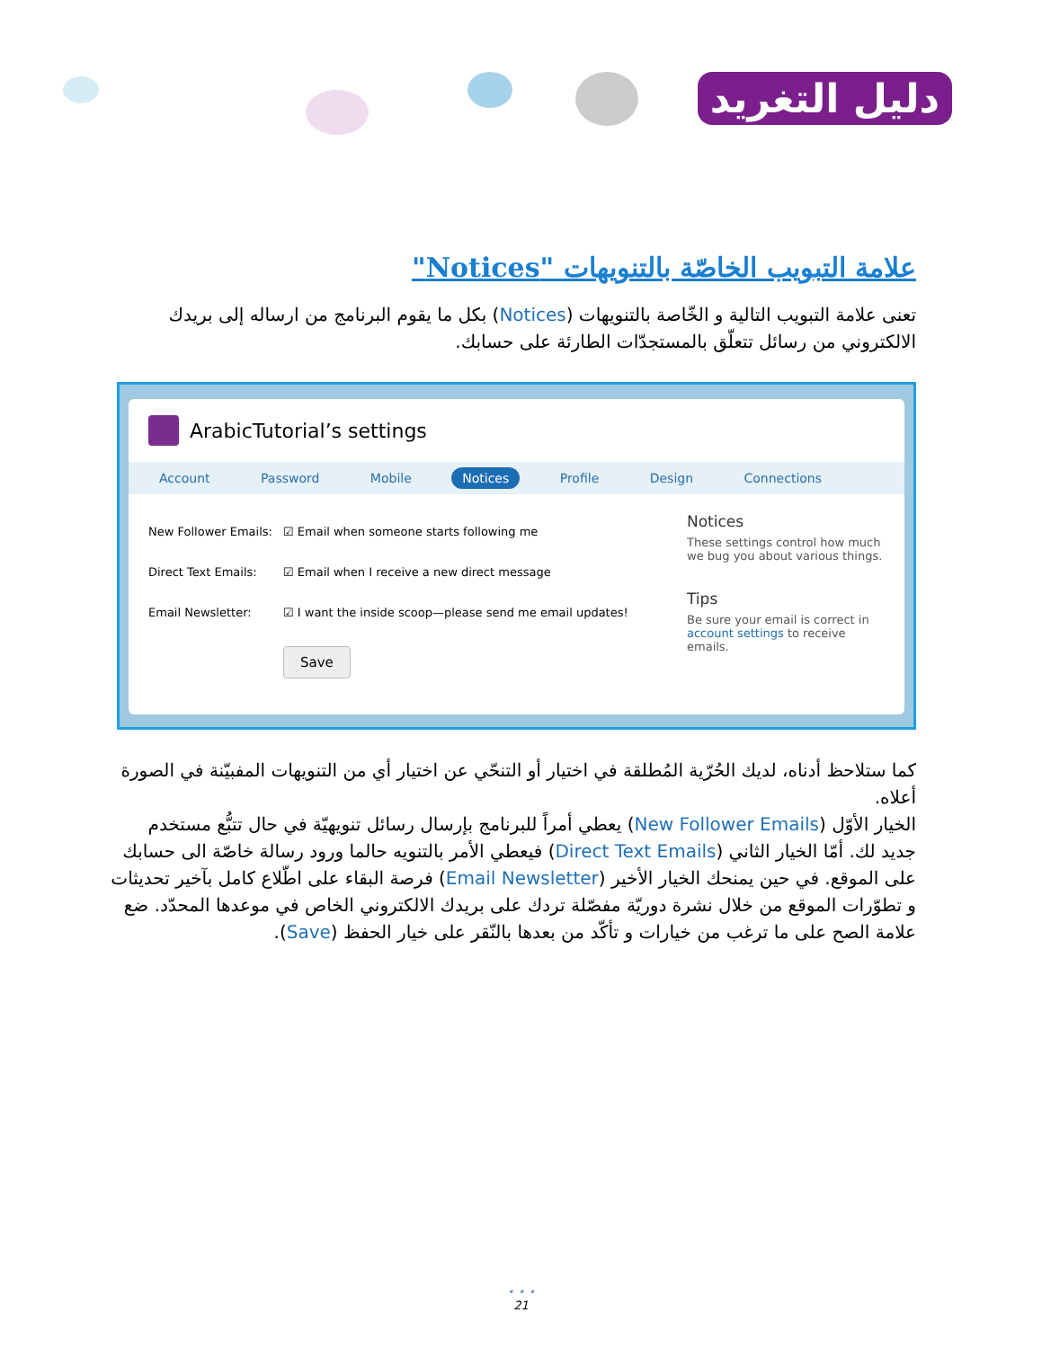دليل التغريد
علامة التبويب الخاصّة بالتنويهات "Notices"
تعنى علامة التبويب التالية و الخّاصة بالتنويهات (Notices) بكل ما يقوم البرنامج من ارساله إلى بريدك الالكتروني من رسائل تتعلّق بالمستجدّات الطارئة على حسابك.
ArabicTutorial’s settings
Account Password Mobile Notices Profile Design Connections
New Follower Emails:
☑ Email when someone starts following me
Direct Text Emails: ☑ Email when I receive a new direct message
Email Newsletter: ☑ I want the inside scoop—please send me email updates!
Save
Notices
These settings control how much we bug you about various things.
Tips
Be sure your email is correct in account settings to receive emails.
كما ستلاحظ أدناه، لديك الحُرّية المُطلقة في اختيار أو التنحّي عن اختيار أي من التنويهات المفبيّنة في الصورة أعلاه.
الخيار الأوّل (New Follower Emails) يعطي أمراً للبرنامج بإرسال رسائل تنويهيّة في حال تتبُّع مستخدم جديد لك. أمّا الخيار الثاني (Direct Text Emails) فيعطي الأمر بالتنويه حالما ورود رسالة خاصّة الى حسابك على الموقع. في حين يمنحك الخيار الأخير (Email Newsletter) فرصة البقاء على اطّلاع كامل بآخير تحديثات و تطوّرات الموقع من خلال نشرة دوريّة مفصّلة تردك على بريدك الالكتروني الخاص في موعدها المحدّد. ضع علامة الصح على ما ترغب من خيارات و تأكّد من بعدها بالنّقر على خيار الحفظ (Save).
• • •
21